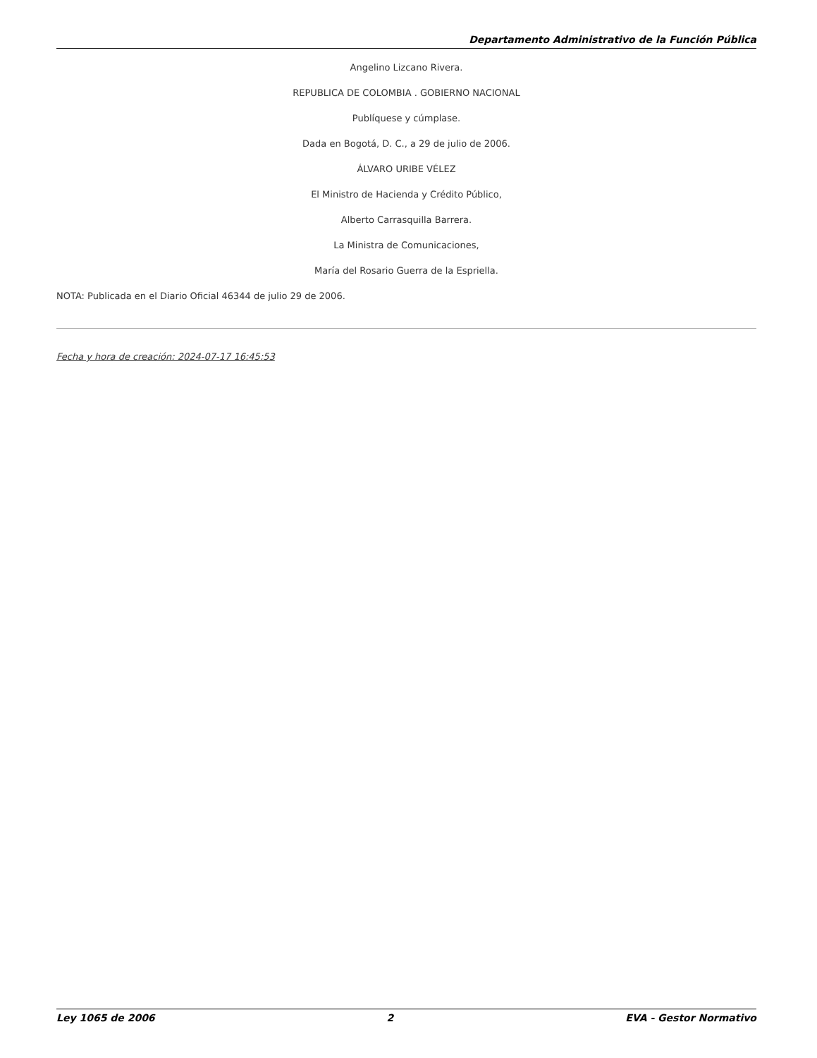Departamento Administrativo de la Función Pública
Angelino Lizcano Rivera.
REPUBLICA DE COLOMBIA . GOBIERNO NACIONAL
Publíquese y cúmplase.
Dada en Bogotá, D. C., a 29 de julio de 2006.
ÁLVARO URIBE VÉLEZ
El Ministro de Hacienda y Crédito Público,
Alberto Carrasquilla Barrera.
La Ministra de Comunicaciones,
María del Rosario Guerra de la Espriella.
NOTA: Publicada en el Diario Oficial 46344 de julio 29 de 2006.
Fecha y hora de creación: 2024-07-17 16:45:53
Ley 1065 de 2006 2 EVA - Gestor Normativo